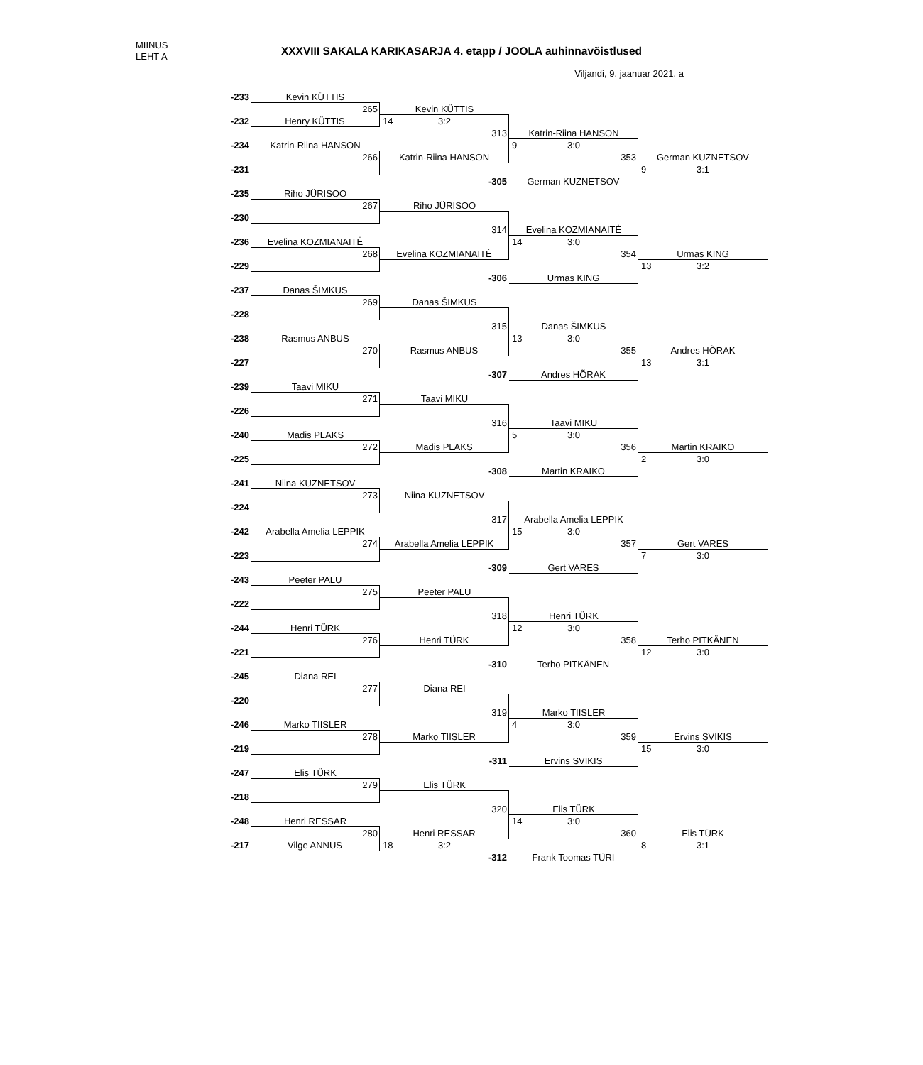MIINUS
LEHT A
XXXVIII SAKALA KARIKASARJA 4. etapp / JOOLA auhinnavõistlused
Viljandi, 9. jaanuar 2021. a
-233 Kevin KÜTTIS
265 Kevin KÜTTIS
-232 Henry KÜTTIS 14 3:2
313 Katrin-Riina HANSON
-234 Katrin-Riina HANSON 9 3:0
266 Katrin-Riina HANSON 353 German KUZNETSOV
-231 9 3:1
-305 German KUZNETSOV
-235 Riho JÜRISOO
267 Riho JÜRISOO
-230
314 Evelina KOZMIANAITĖ
-236 Evelina KOZMIANAITĖ 14 3:0
268 Evelina KOZMIANAITĖ 354 Urmas KING
-229 13 3:2
-306 Urmas KING
-237 Danas ŠIMKUS
269 Danas ŠIMKUS
-228
315 Danas ŠIMKUS
-238 Rasmus ANBUS 13 3:0
270 Rasmus ANBUS 355 Andres HÕRAK
-227 13 3:1
-307 Andres HÕRAK
-239 Taavi MIKU
271 Taavi MIKU
-226
316 Taavi MIKU
-240 Madis PLAKS 5 3:0
272 Madis PLAKS 356 Martin KRAIKO
-225 2 3:0
-308 Martin KRAIKO
-241 Niina KUZNETSOV
273 Niina KUZNETSOV
-224
317 Arabella Amelia LEPPIK
-242 Arabella Amelia LEPPIK 15 3:0
274 Arabella Amelia LEPPIK 357 Gert VARES
-223 7 3:0
-309 Gert VARES
-243 Peeter PALU
275 Peeter PALU
-222
318 Henri TÜRK
-244 Henri TÜRK 12 3:0
276 Henri TÜRK 358 Terho PITKÄNEN
-221 12 3:0
-310 Terho PITKÄNEN
-245 Diana REI
277 Diana REI
-220
319 Marko TIISLER
-246 Marko TIISLER 4 3:0
278 Marko TIISLER 359 Ervins SVIKIS
-219 15 3:0
-311 Ervins SVIKIS
-247 Elis TÜRK
279 Elis TÜRK
-218
320 Elis TÜRK
-248 Henri RESSAR 14 3:0
280 Henri RESSAR 360 Elis TÜRK
-217 Vilge ANNUS 18 3:2 8 3:1
-312 Frank Toomas TÜRI